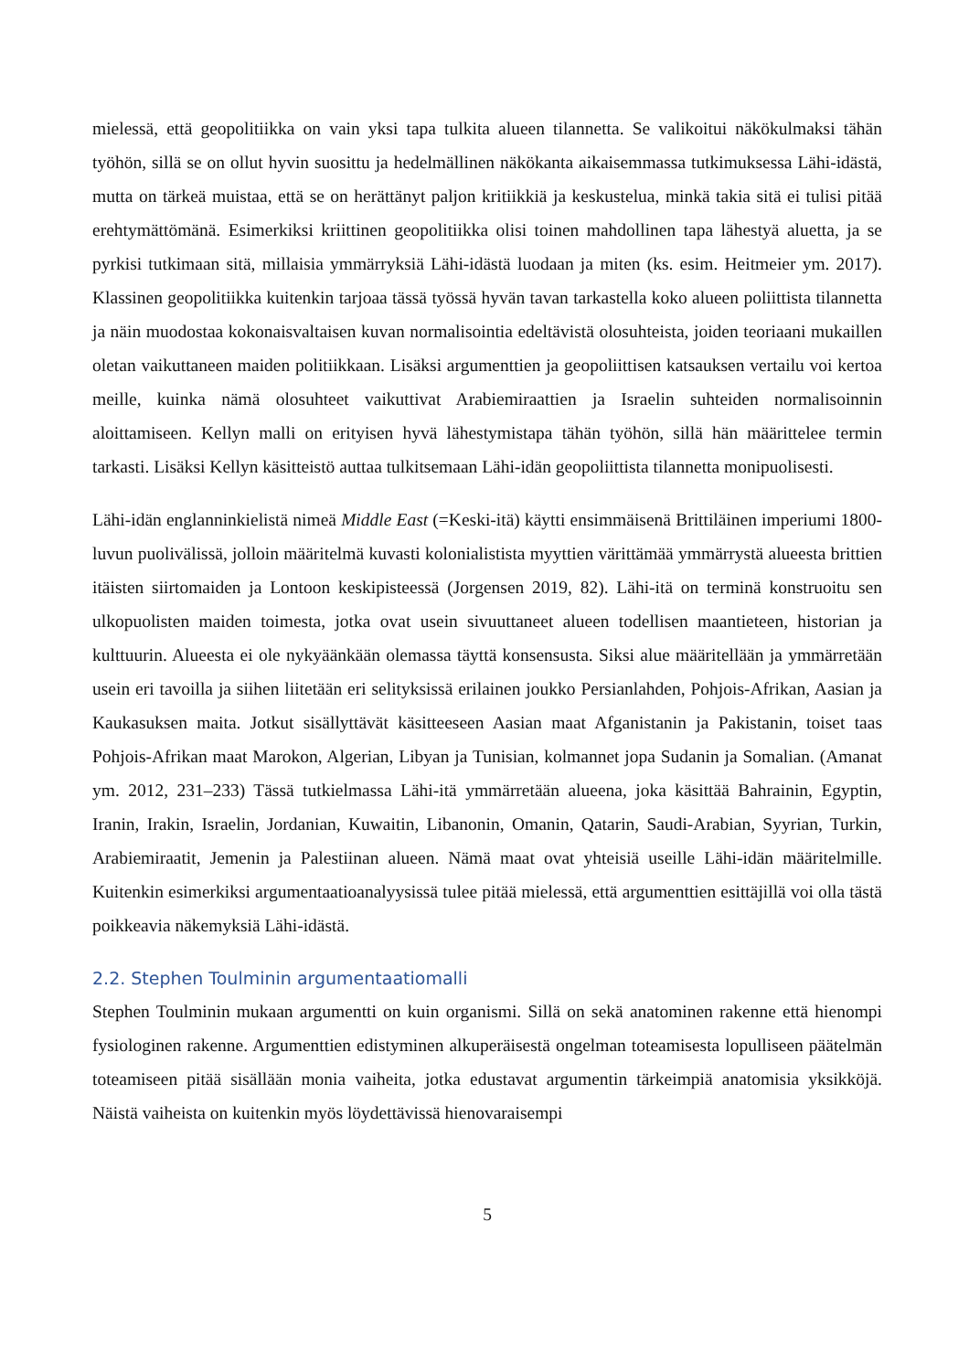mielessä, että geopolitiikka on vain yksi tapa tulkita alueen tilannetta. Se valikoitui näkökulmaksi tähän työhön, sillä se on ollut hyvin suosittu ja hedelmällinen näkökanta aikaisemmassa tutkimuksessa Lähi-idästä, mutta on tärkeä muistaa, että se on herättänyt paljon kritiikkiä ja keskustelua, minkä takia sitä ei tulisi pitää erehtymättömänä. Esimerkiksi kriittinen geopolitiikka olisi toinen mahdollinen tapa lähestyä aluetta, ja se pyrkisi tutkimaan sitä, millaisia ymmärryksiä Lähi-idästä luodaan ja miten (ks. esim. Heitmeier ym. 2017). Klassinen geopolitiikka kuitenkin tarjoaa tässä työssä hyvän tavan tarkastella koko alueen poliittista tilannetta ja näin muodostaa kokonaisvaltaisen kuvan normalisointia edeltävistä olosuhteista, joiden teoriaani mukaillen oletan vaikuttaneen maiden politiikkaan. Lisäksi argumenttien ja geopoliittisen katsauksen vertailu voi kertoa meille, kuinka nämä olosuhteet vaikuttivat Arabiemiraattien ja Israelin suhteiden normalisoinnin aloittamiseen. Kellyn malli on erityisen hyvä lähestymistapa tähän työhön, sillä hän määrittelee termin tarkasti. Lisäksi Kellyn käsitteistö auttaa tulkitsemaan Lähi-idän geopoliittista tilannetta monipuolisesti.
Lähi-idän englanninkielistä nimeä Middle East (=Keski-itä) käytti ensimmäisenä Brittiläinen imperiumi 1800-luvun puolivälissä, jolloin määritelmä kuvasti kolonialistista myyttien värittämää ymmärrystä alueesta brittien itäisten siirtomaiden ja Lontoon keskipisteessä (Jorgensen 2019, 82). Lähi-itä on terminä konstruoitu sen ulkopuolisten maiden toimesta, jotka ovat usein sivuuttaneet alueen todellisen maantieteen, historian ja kulttuurin. Alueesta ei ole nykyäänkään olemassa täyttä konsensusta. Siksi alue määritellään ja ymmärretään usein eri tavoilla ja siihen liitetään eri selityksissä erilainen joukko Persianlahden, Pohjois-Afrikan, Aasian ja Kaukasuksen maita. Jotkut sisällyttävät käsitteeseen Aasian maat Afganistanin ja Pakistanin, toiset taas Pohjois-Afrikan maat Marokon, Algerian, Libyan ja Tunisian, kolmannet jopa Sudanin ja Somalian. (Amanat ym. 2012, 231–233) Tässä tutkielmassa Lähi-itä ymmärretään alueena, joka käsittää Bahrainin, Egyptin, Iranin, Irakin, Israelin, Jordanian, Kuwaitin, Libanonin, Omanin, Qatarin, Saudi-Arabian, Syyrian, Turkin, Arabiemiraatit, Jemenin ja Palestiinan alueen. Nämä maat ovat yhteisiä useille Lähi-idän määritelmille. Kuitenkin esimerkiksi argumentaatioanalyysissä tulee pitää mielessä, että argumenttien esittäjillä voi olla tästä poikkeavia näkemyksiä Lähi-idästä.
2.2. Stephen Toulminin argumentaatiomalli
Stephen Toulminin mukaan argumentti on kuin organismi. Sillä on sekä anatominen rakenne että hienompi fysiologinen rakenne. Argumenttien edistyminen alkuperäisestä ongelman toteamisesta lopulliseen päätelmän toteamiseen pitää sisällään monia vaiheita, jotka edustavat argumentin tärkeimpiä anatomisia yksikköjä. Näistä vaiheista on kuitenkin myös löydettävissä hienovaraisempi
5